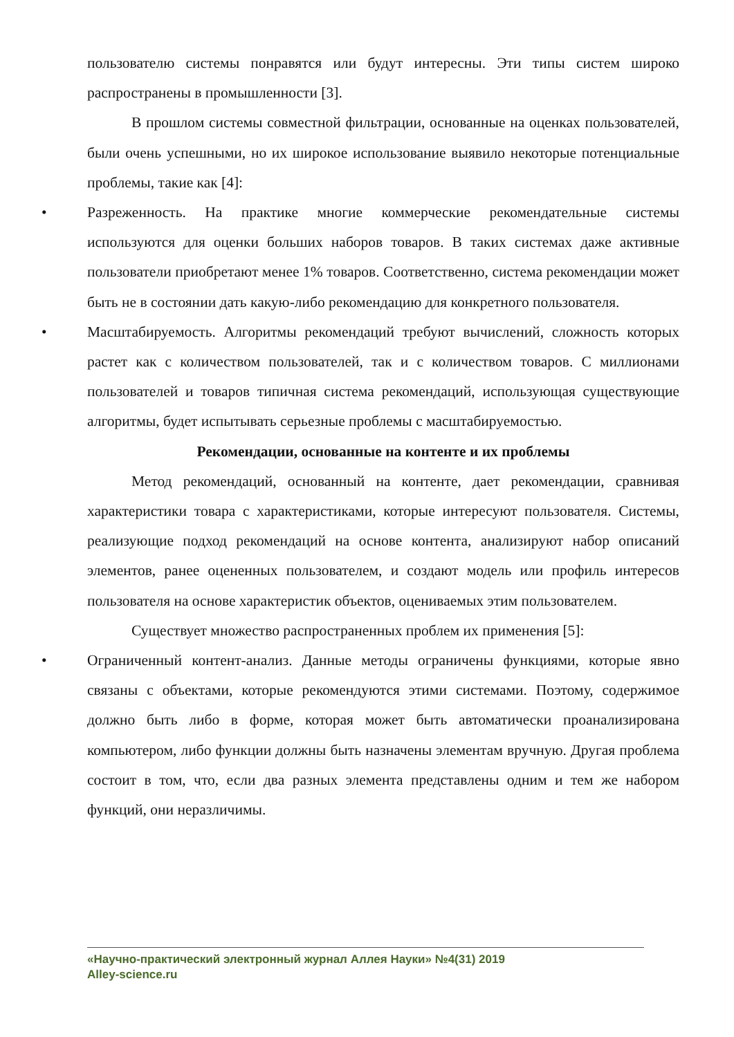пользователю системы понравятся или будут интересны. Эти типы систем широко распространены в промышленности [3].
В прошлом системы совместной фильтрации, основанные на оценках пользователей, были очень успешными, но их широкое использование выявило некоторые потенциальные проблемы, такие как [4]:
• Разреженность. На практике многие коммерческие рекомендательные системы используются для оценки больших наборов товаров. В таких системах даже активные пользователи приобретают менее 1% товаров. Соответственно, система рекомендации может быть не в состоянии дать какую-либо рекомендацию для конкретного пользователя.
• Масштабируемость. Алгоритмы рекомендаций требуют вычислений, сложность которых растет как с количеством пользователей, так и с количеством товаров. С миллионами пользователей и товаров типичная система рекомендаций, использующая существующие алгоритмы, будет испытывать серьезные проблемы с масштабируемостью.
Рекомендации, основанные на контенте и их проблемы
Метод рекомендаций, основанный на контенте, дает рекомендации, сравнивая характеристики товара с характеристиками, которые интересуют пользователя. Системы, реализующие подход рекомендаций на основе контента, анализируют набор описаний элементов, ранее оцененных пользователем, и создают модель или профиль интересов пользователя на основе характеристик объектов, оцениваемых этим пользователем.
Существует множество распространенных проблем их применения [5]:
• Ограниченный контент-анализ. Данные методы ограничены функциями, которые явно связаны с объектами, которые рекомендуются этими системами. Поэтому, содержимое должно быть либо в форме, которая может быть автоматически проанализирована компьютером, либо функции должны быть назначены элементам вручную. Другая проблема состоит в том, что, если два разных элемента представлены одним и тем же набором функций, они неразличимы.
«Научно-практический электронный журнал Аллея Науки» №4(31) 2019
Alley-science.ru